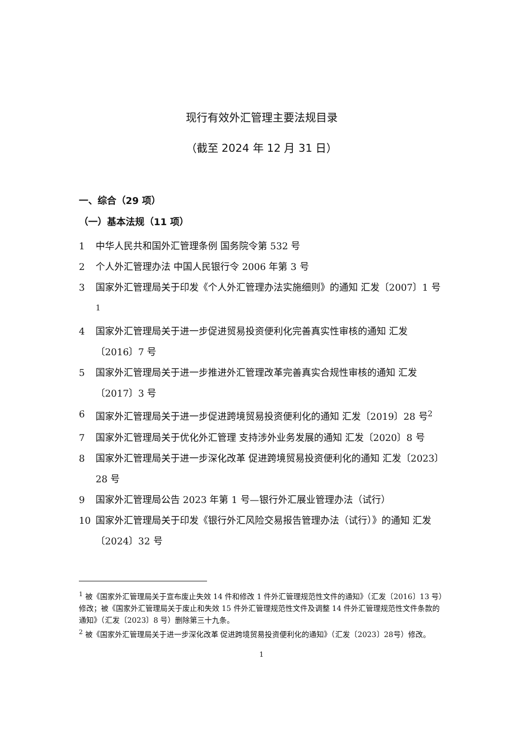现行有效外汇管理主要法规目录
（截至 2024 年 12 月 31 日）
一、综合（29 项）
（一）基本法规（11 项）
1 中华人民共和国外汇管理条例 国务院令第 532 号
2 个人外汇管理办法 中国人民银行令 2006 年第 3 号
3 国家外汇管理局关于印发《个人外汇管理办法实施细则》的通知 汇发〔2007〕1 号<sup>1</sup>
4 国家外汇管理局关于进一步促进贸易投资便利化完善真实性审核的通知 汇发〔2016〕7 号
5 国家外汇管理局关于进一步推进外汇管理改革完善真实合规性审核的通知 汇发〔2017〕3 号
6 国家外汇管理局关于进一步促进跨境贸易投资便利化的通知 汇发〔2019〕28 号<sup>2</sup>
7 国家外汇管理局关于优化外汇管理 支持涉外业务发展的通知 汇发〔2020〕8 号
8 国家外汇管理局关于进一步深化改革 促进跨境贸易投资便利化的通知 汇发〔2023〕28 号
9 国家外汇管理局公告 2023 年第 1 号—银行外汇展业管理办法（试行）
10 国家外汇管理局关于印发《银行外汇风险交易报告管理办法（试行）》的通知 汇发〔2024〕32 号
<sup>1</sup> 被《国家外汇管理局关于宣布废止失效 14 件和修改 1 件外汇管理规范性文件的通知》（汇发〔2016〕13 号）修改；被《国家外汇管理局关于废止和失效 15 件外汇管理规范性文件及调整 14 件外汇管理规范性文件条款的通知》（汇发〔2023〕8 号）删除第三十九条。
<sup>2</sup> 被《国家外汇管理局关于进一步深化改革 促进跨境贸易投资便利化的通知》（汇发〔2023〕28号）修改。
1